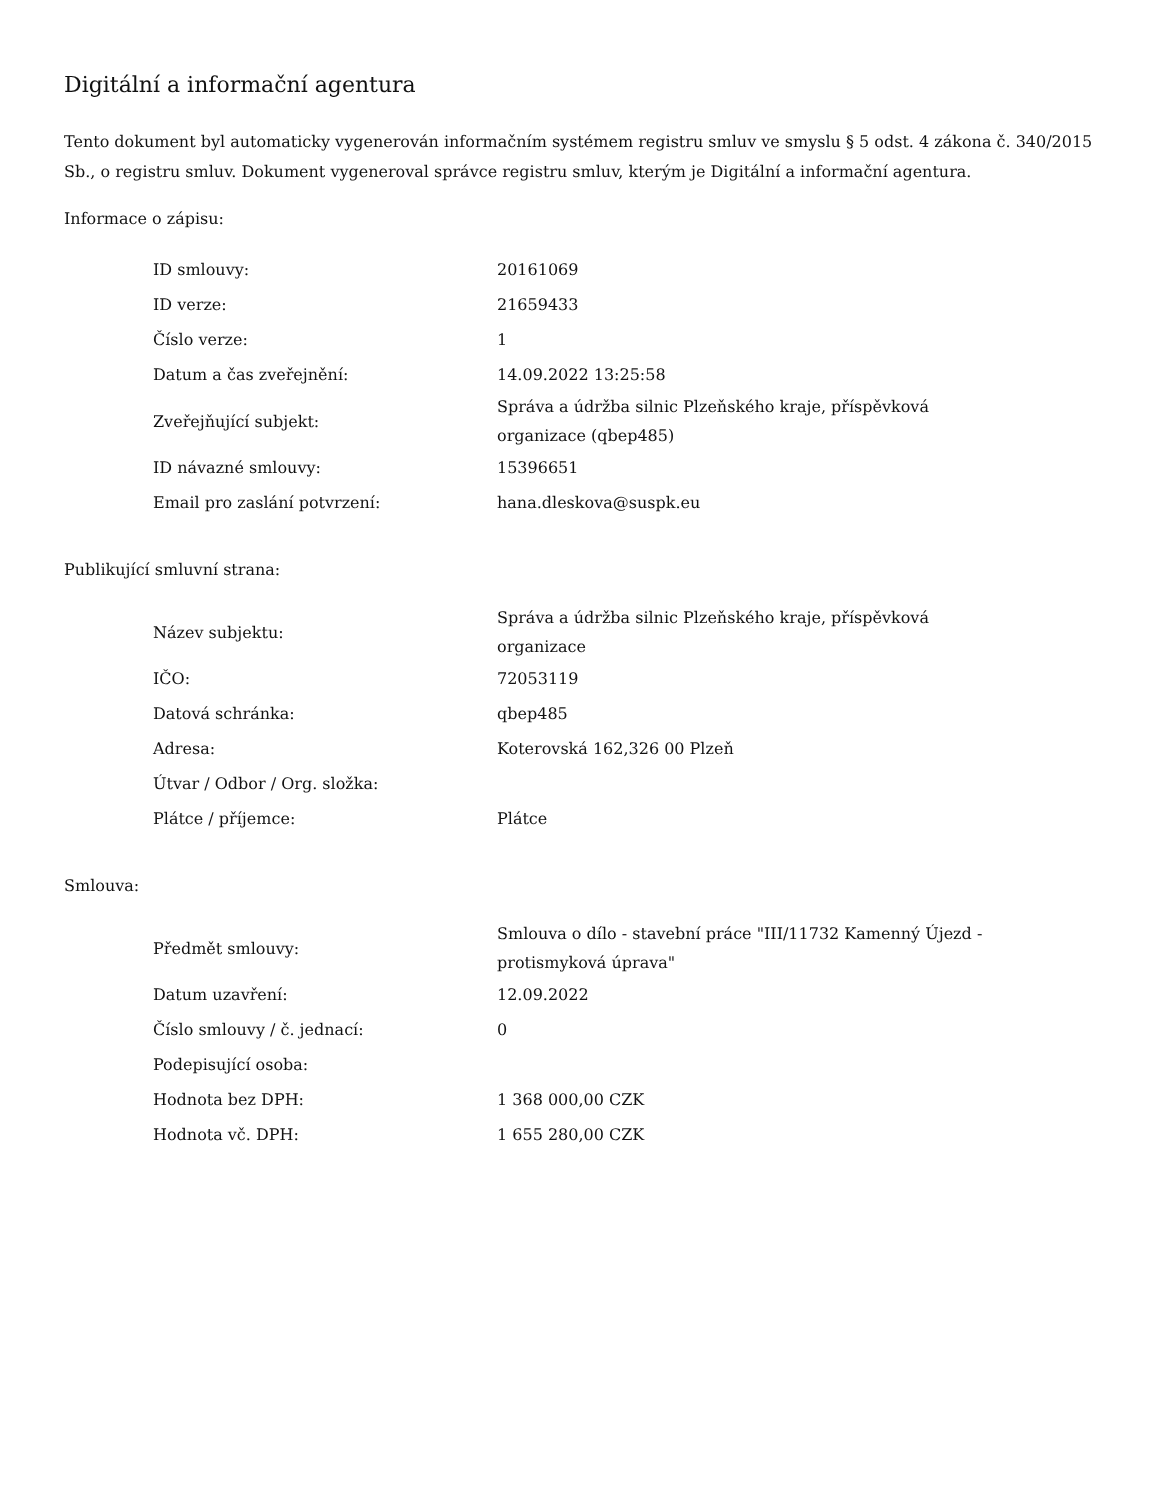Digitální a informační agentura
Tento dokument byl automaticky vygenerován informačním systémem registru smluv ve smyslu § 5 odst. 4 zákona č. 340/2015 Sb., o registru smluv. Dokument vygeneroval správce registru smluv, kterým je Digitální a informační agentura.
Informace o zápisu:
| ID smlouvy: | 20161069 |
| ID verze: | 21659433 |
| Číslo verze: | 1 |
| Datum a čas zveřejnění: | 14.09.2022 13:25:58 |
| Zveřejňující subjekt: | Správa a údržba silnic Plzeňského kraje, příspěvková organizace (qbep485) |
| ID návazné smlouvy: | 15396651 |
| Email pro zaslání potvrzení: | hana.dleskova@suspk.eu |
Publikující smluvní strana:
| Název subjektu: | Správa a údržba silnic Plzeňského kraje, příspěvková organizace |
| IČO: | 72053119 |
| Datová schránka: | qbep485 |
| Adresa: | Koterovská 162,326 00 Plzeň |
| Útvar / Odbor / Org. složka: | |
| Plátce / příjemce: | Plátce |
Smlouva:
| Předmět smlouvy: | Smlouva o dílo - stavební práce "III/11732 Kamenný Újezd - protismyková úprava" |
| Datum uzavření: | 12.09.2022 |
| Číslo smlouvy / č. jednací: | 0 |
| Podepisující osoba: | |
| Hodnota bez DPH: | 1 368 000,00 CZK |
| Hodnota vč. DPH: | 1 655 280,00 CZK |